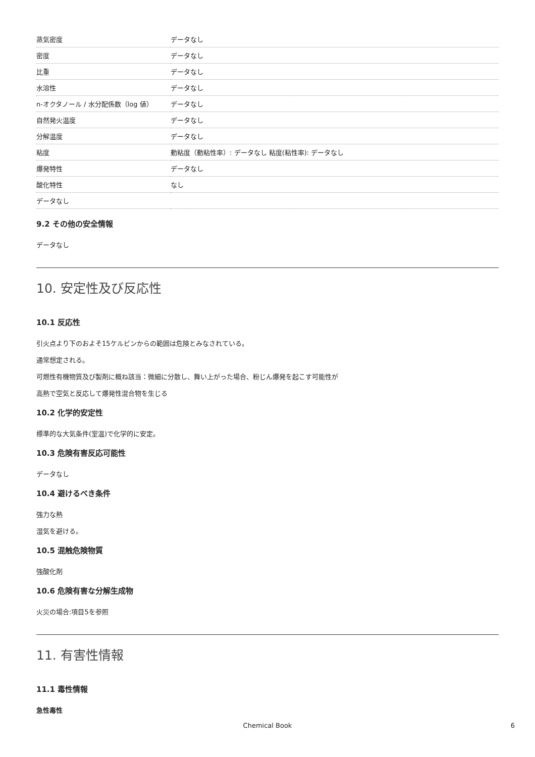| 蒸気密度 | データなし |
| 密度 | データなし |
| 比重 | データなし |
| 水溶性 | データなし |
| n-オクタノール / 水分配係数（log 値） | データなし |
| 自然発火温度 | データなし |
| 分解温度 | データなし |
| 粘度 | 動粘度（動粘性率）: データなし 粘度(粘性率): データなし |
| 爆発特性 | データなし |
| 酸化特性 | なし |
| データなし | |
9.2 その他の安全情報
データなし
10. 安定性及び反応性
10.1 反応性
引火点より下のおよそ15ケルビンからの範囲は危険とみなされている。
通常想定される。
可燃性有機物質及び製剤に概ね該当：微細に分散し、舞い上がった場合、粉じん爆発を起こす可能性が
高熱で空気と反応して爆発性混合物を生じる
10.2 化学的安定性
標準的な大気条件(室温)で化学的に安定。
10.3 危険有害反応可能性
データなし
10.4 避けるべき条件
強力な熱
湿気を避ける。
10.5 混触危険物質
強酸化剤
10.6 危険有害な分解生成物
火災の場合:項目5を参照
11. 有害性情報
11.1 毒性情報
急性毒性
Chemical Book
6